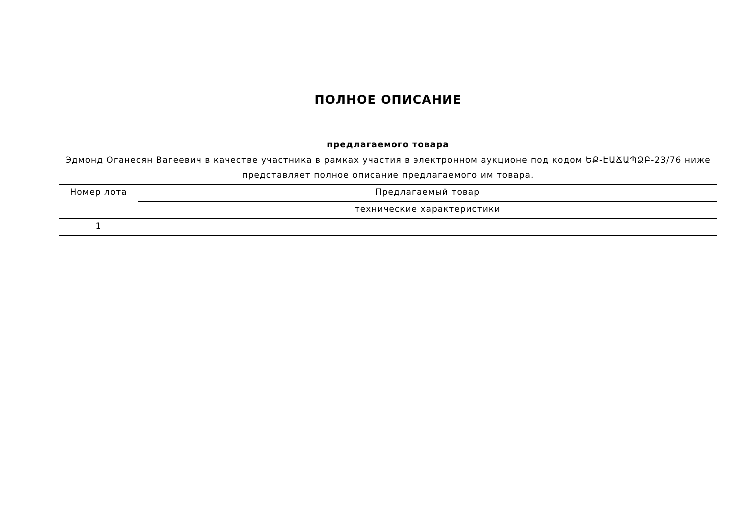ПОЛНОЕ ОПИСАНИЕ
предлагаемого товара
Эдмонд Оганесян Вагеевич в качестве участника в рамках участия в электронном аукционе под кодом ԵՔ-ԷԱՃԱՊՁԲ-23/76 ниже представляет полное описание предлагаемого им товара.
| Номер лота | Предлагаемый товар |
| --- | --- |
| | технические характеристики |
| 1 | |